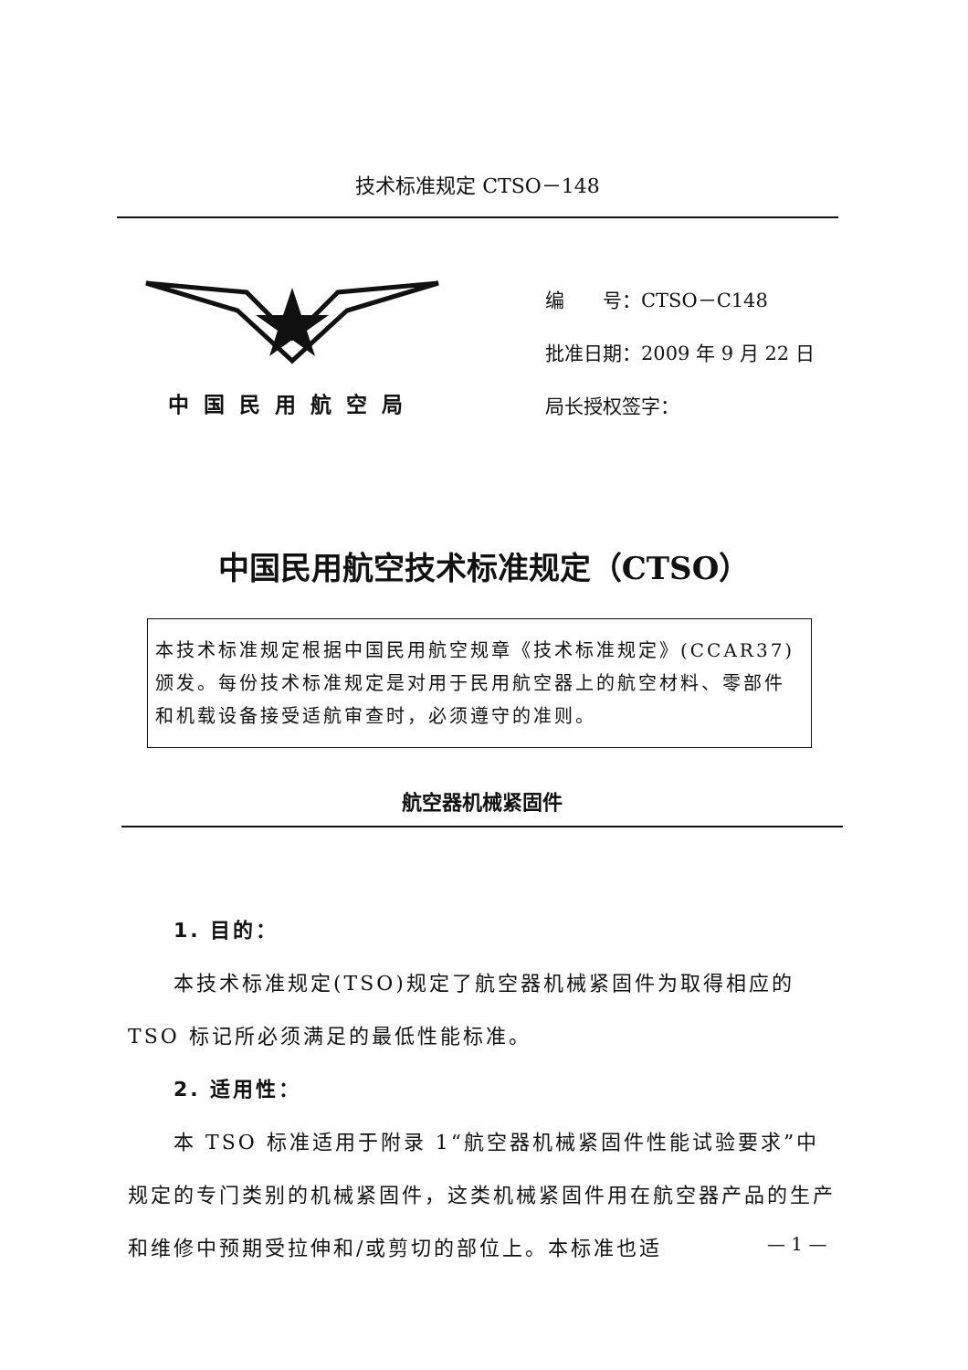技术标准规定 CTSO－148
中国民用航空局
编　　号：CTSO－C148
批准日期：2009 年 9 月 22 日
局长授权签字：
中国民用航空技术标准规定（CTSO）
本技术标准规定根据中国民用航空规章《技术标准规定》(CCAR37)颁发。每份技术标准规定是对用于民用航空器上的航空材料、零部件和机载设备接受适航审查时，必须遵守的准则。
航空器机械紧固件
1. 目的：
本技术标准规定(TSO)规定了航空器机械紧固件为取得相应的 TSO 标记所必须满足的最低性能标准。
2. 适用性：
本 TSO 标准适用于附录 1“航空器机械紧固件性能试验要求”中规定的专门类别的机械紧固件，这类机械紧固件用在航空器产品的生产和维修中预期受拉伸和/或剪切的部位上。本标准也适
— 1 —